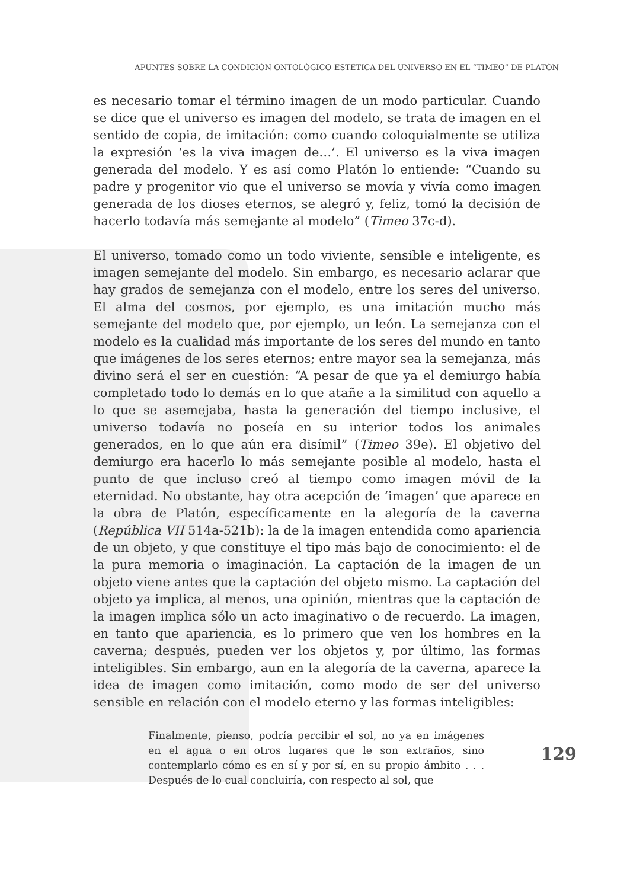APUNTES SOBRE LA CONDICIÓN ONTOLÓGICO-ESTÉTICA DEL UNIVERSO EN EL “TIMEO” DE PLATÓN
es necesario tomar el término imagen de un modo particular. Cuando se dice que el universo es imagen del modelo, se trata de imagen en el sentido de copia, de imitación: como cuando coloquialmente se utiliza la expresión ‘es la viva imagen de…’. El universo es la viva imagen generada del modelo. Y es así como Platón lo entiende: “Cuando su padre y progenitor vio que el universo se movía y vivía como imagen generada de los dioses eternos, se alegró y, feliz, tomó la decisión de hacerlo todavía más semejante al modelo” (Timeo 37c-d).
El universo, tomado como un todo viviente, sensible e inteligente, es imagen semejante del modelo. Sin embargo, es necesario aclarar que hay grados de semejanza con el modelo, entre los seres del universo. El alma del cosmos, por ejemplo, es una imitación mucho más semejante del modelo que, por ejemplo, un león. La semejanza con el modelo es la cualidad más importante de los seres del mundo en tanto que imágenes de los seres eternos; entre mayor sea la semejanza, más divino será el ser en cuestión: “A pesar de que ya el demiurgo había completado todo lo demás en lo que atañe a la similitud con aquello a lo que se asemejaba, hasta la generación del tiempo inclusive, el universo todavía no poseía en su interior todos los animales generados, en lo que aún era disímil” (Timeo 39e). El objetivo del demiurgo era hacerlo lo más semejante posible al modelo, hasta el punto de que incluso creó al tiempo como imagen móvil de la eternidad. No obstante, hay otra acepción de ‘imagen’ que aparece en la obra de Platón, específicamente en la alegoría de la caverna (República VII 514a-521b): la de la imagen entendida como apariencia de un objeto, y que constituye el tipo más bajo de conocimiento: el de la pura memoria o imaginación. La captación de la imagen de un objeto viene antes que la captación del objeto mismo. La captación del objeto ya implica, al menos, una opinión, mientras que la captación de la imagen implica sólo un acto imaginativo o de recuerdo. La imagen, en tanto que apariencia, es lo primero que ven los hombres en la caverna; después, pueden ver los objetos y, por último, las formas inteligibles. Sin embargo, aun en la alegoría de la caverna, aparece la idea de imagen como imitación, como modo de ser del universo sensible en relación con el modelo eterno y las formas inteligibles:
Finalmente, pienso, podría percibir el sol, no ya en imágenes en el agua o en otros lugares que le son extraños, sino contemplarlo cómo es en sí y por sí, en su propio ámbito . . . Después de lo cual concluiría, con respecto al sol, que
129